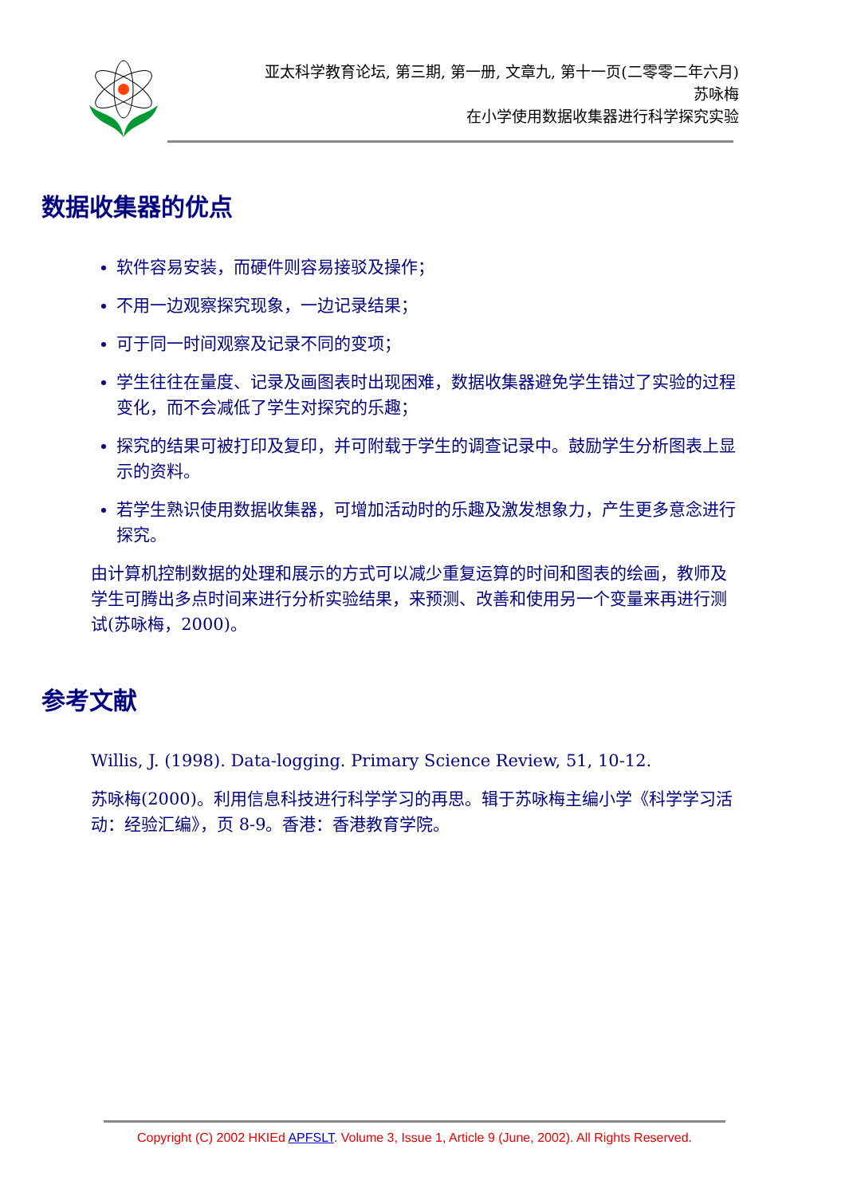亚太科学教育论坛, 第三期, 第一册, 文章九, 第十一页(二零零二年六月)
苏咏梅
在小学使用数据收集器进行科学探究实验
数据收集器的优点
软件容易安装，而硬件则容易接驳及操作；
不用一边观察探究现象，一边记录结果；
可于同一时间观察及记录不同的变项；
学生往往在量度、记录及画图表时出现困难，数据收集器避免学生错过了实验的过程变化，而不会减低了学生对探究的乐趣；
探究的结果可被打印及复印，并可附载于学生的调查记录中。鼓励学生分析图表上显示的资料。
若学生熟识使用数据收集器，可增加活动时的乐趣及激发想象力，产生更多意念进行探究。
由计算机控制数据的处理和展示的方式可以减少重复运算的时间和图表的绘画，教师及学生可腾出多点时间来进行分析实验结果，来预测、改善和使用另一个变量来再进行测试(苏咏梅，2000)。
参考文献
Willis, J. (1998). Data-logging. Primary Science Review, 51, 10-12.
苏咏梅(2000)。利用信息科技进行科学学习的再思。辑于苏咏梅主编小学《科学学习活动：经验汇编》，页 8-9。香港：香港教育学院。
Copyright (C) 2002 HKIEd APFSLT. Volume 3, Issue 1, Article 9 (June, 2002). All Rights Reserved.